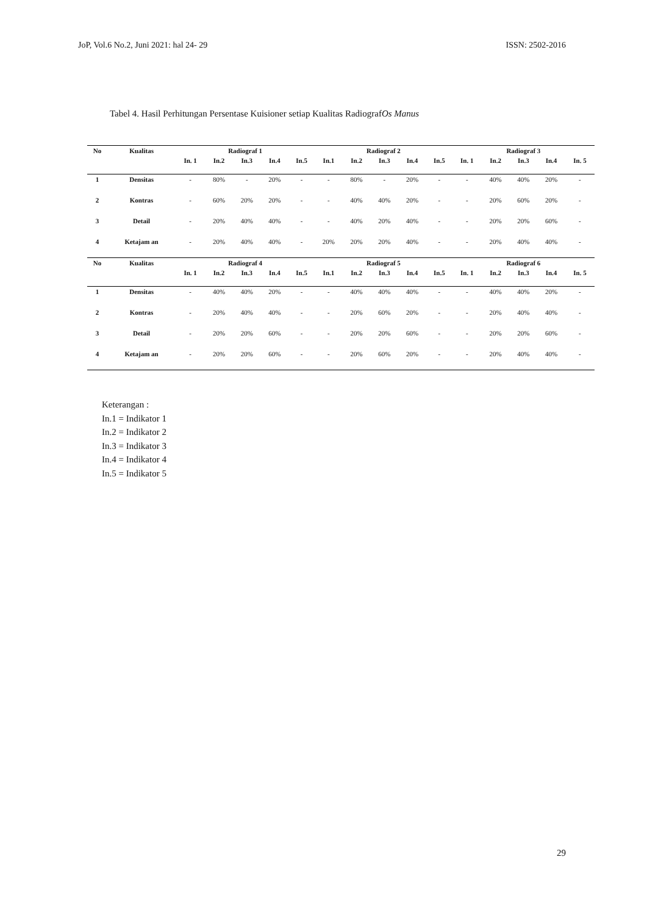JoP, Vol.6 No.2, Juni 2021: hal 24- 29 ISSN: 2502-2016
Tabel 4. Hasil Perhitungan Persentase Kuisioner setiap Kualitas RadiografOs Manus
| No | Kualitas | Radiograf 1 | | | | | Radiograf 2 | | | | | Radiograf 3 | | | | |
| --- | --- | --- | --- | --- | --- | --- | --- | --- | --- | --- | --- | --- | --- | --- | --- | --- |
| | | In. 1 | In.2 | In.3 | In.4 | In.5 | In.1 | In.2 | In.3 | In.4 | In.5 | In. 1 | In.2 | In.3 | In.4 | In. 5 |
| 1 | Densitas | - | 80% | - | 20% | - | - | 80% | - | 20% | - | - | 40% | 40% | 20% | - |
| 2 | Kontras | - | 60% | 20% | 20% | - | - | 40% | 40% | 20% | - | - | 20% | 60% | 20% | - |
| 3 | Detail | - | 20% | 40% | 40% | - | - | 40% | 20% | 40% | - | - | 20% | 20% | 60% | - |
| 4 | Ketajam an | - | 20% | 40% | 40% | - | 20% | 20% | 20% | 40% | - | - | 20% | 40% | 40% | - |
| No | Kualitas | Radiograf 4 | | | | | Radiograf 5 | | | | | Radiograf 6 | | | | |
| | | In. 1 | In.2 | In.3 | In.4 | In.5 | In.1 | In.2 | In.3 | In.4 | In.5 | In. 1 | In.2 | In.3 | In.4 | In. 5 |
| 1 | Densitas | - | 40% | 40% | 20% | - | - | 40% | 40% | 40% | - | - | 40% | 40% | 20% | - |
| 2 | Kontras | - | 20% | 40% | 40% | - | - | 20% | 60% | 20% | - | - | 20% | 40% | 40% | - |
| 3 | Detail | - | 20% | 20% | 60% | - | - | 20% | 20% | 60% | - | - | 20% | 20% | 60% | - |
| 4 | Ketajam an | - | 20% | 20% | 60% | - | - | 20% | 60% | 20% | - | - | 20% | 40% | 40% | - |
Keterangan :
In.1 = Indikator 1
In.2 = Indikator 2
In.3 = Indikator 3
In.4 = Indikator 4
In.5 = Indikator 5
29